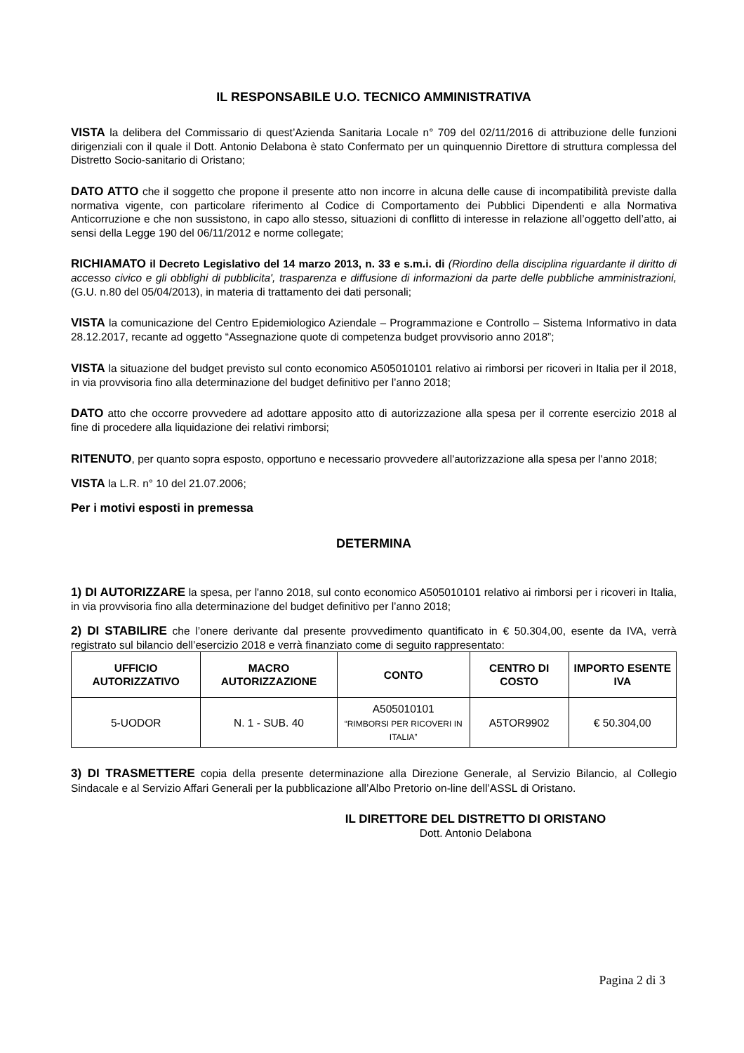IL RESPONSABILE U.O. TECNICO AMMINISTRATIVA
VISTA la delibera del Commissario di quest’Azienda Sanitaria Locale n° 709 del 02/11/2016 di attribuzione delle funzioni dirigenziali con il quale il Dott. Antonio Delabona è stato Confermato per un quinquennio Direttore di struttura complessa del Distretto Socio-sanitario di Oristano;
DATO ATTO che il soggetto che propone il presente atto non incorre in alcuna delle cause di incompatibilità previste dalla normativa vigente, con particolare riferimento al Codice di Comportamento dei Pubblici Dipendenti e alla Normativa Anticorruzione e che non sussistono, in capo allo stesso, situazioni di conflitto di interesse in relazione all’oggetto dell’atto, ai sensi della Legge 190 del 06/11/2012 e norme collegate;
RICHIAMATO il Decreto Legislativo del 14 marzo 2013, n. 33 e s.m.i. di (Riordino della disciplina riguardante il diritto di accesso civico e gli obblighi di pubblicita', trasparenza e diffusione di informazioni da parte delle pubbliche amministrazioni, (G.U. n.80 del 05/04/2013), in materia di trattamento dei dati personali;
VISTA la comunicazione del Centro Epidemiologico Aziendale – Programmazione e Controllo – Sistema Informativo in data 28.12.2017, recante ad oggetto “Assegnazione quote di competenza budget provvisorio anno 2018”;
VISTA la situazione del budget previsto sul conto economico A505010101 relativo ai rimborsi per ricoveri in Italia per il 2018, in via provvisoria fino alla determinazione del budget definitivo per l’anno 2018;
DATO atto che occorre provvedere ad adottare apposito atto di autorizzazione alla spesa per il corrente esercizio 2018 al fine di procedere alla liquidazione dei relativi rimborsi;
RITENUTO, per quanto sopra esposto, opportuno e necessario provvedere all'autorizzazione alla spesa per l'anno 2018;
VISTA la L.R. n° 10 del 21.07.2006;
Per i motivi esposti in premessa
DETERMINA
1) DI AUTORIZZARE la spesa, per l'anno 2018, sul conto economico A505010101 relativo ai rimborsi per i ricoveri in Italia, in via provvisoria fino alla determinazione del budget definitivo per l’anno 2018;
2) DI STABILIRE che l’onere derivante dal presente provvedimento quantificato in € 50.304,00, esente da IVA, verrà registrato sul bilancio dell’esercizio 2018 e verrà finanziato come di seguito rappresentato:
| UFFICIO AUTORIZZATIVO | MACRO AUTORIZZAZIONE | CONTO | CENTRO DI COSTO | IMPORTO ESENTE IVA |
| --- | --- | --- | --- | --- |
| 5-UODOR | N. 1 - SUB. 40 | A505010101 “RIMBORSI PER RICOVERI IN ITALIA” | A5TOR9902 | € 50.304,00 |
3) DI TRASMETTERE copia della presente determinazione alla Direzione Generale, al Servizio Bilancio, al Collegio Sindacale e al Servizio Affari Generali per la pubblicazione all’Albo Pretorio on-line dell’ASSL di Oristano.
IL DIRETTORE DEL DISTRETTO DI ORISTANO
Dott. Antonio Delabona
Pagina 2 di 3